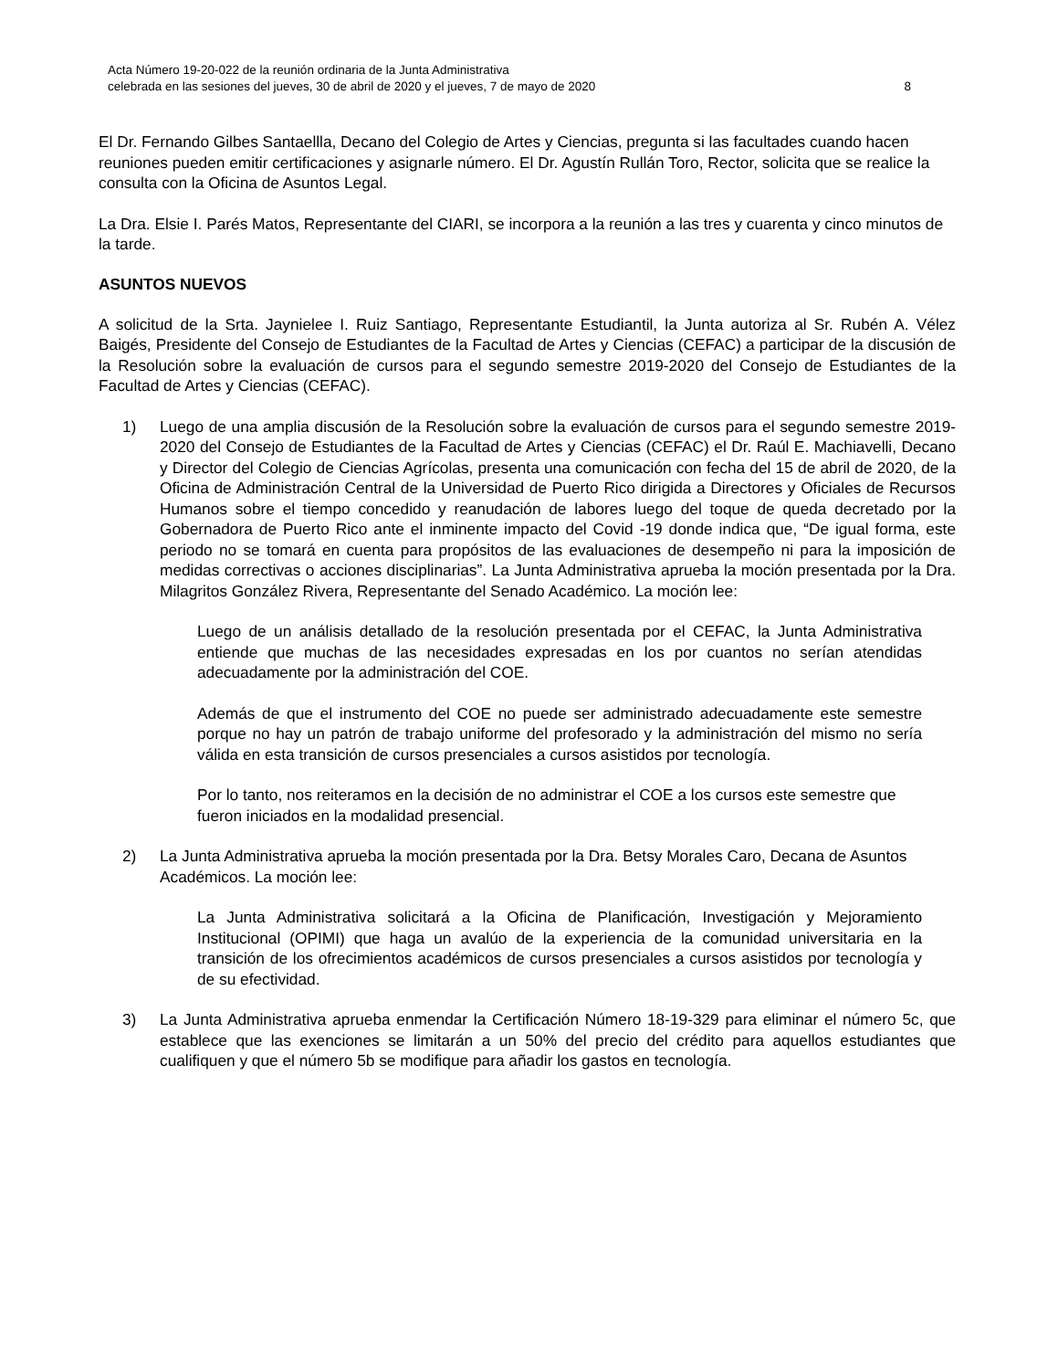Acta Número 19-20-022 de la reunión ordinaria de la Junta Administrativa
celebrada en las sesiones del jueves, 30 de abril de 2020 y el jueves, 7 de mayo de 2020 8
El Dr. Fernando Gilbes Santaellla, Decano del Colegio de Artes y Ciencias, pregunta si las facultades cuando hacen reuniones pueden emitir certificaciones y asignarle número. El Dr. Agustín Rullán Toro, Rector, solicita que se realice la consulta con la Oficina de Asuntos Legal.
La Dra. Elsie I. Parés Matos, Representante del CIARI, se incorpora a la reunión a las tres y cuarenta y cinco minutos de la tarde.
ASUNTOS NUEVOS
A solicitud de la Srta. Jaynielee I. Ruiz Santiago, Representante Estudiantil, la Junta autoriza al Sr. Rubén A. Vélez Baigés, Presidente del Consejo de Estudiantes de la Facultad de Artes y Ciencias (CEFAC) a participar de la discusión de la Resolución sobre la evaluación de cursos para el segundo semestre 2019-2020 del Consejo de Estudiantes de la Facultad de Artes y Ciencias (CEFAC).
1) Luego de una amplia discusión de la Resolución sobre la evaluación de cursos para el segundo semestre 2019-2020 del Consejo de Estudiantes de la Facultad de Artes y Ciencias (CEFAC) el Dr. Raúl E. Machiavelli, Decano y Director del Colegio de Ciencias Agrícolas, presenta una comunicación con fecha del 15 de abril de 2020, de la Oficina de Administración Central de la Universidad de Puerto Rico dirigida a Directores y Oficiales de Recursos Humanos sobre el tiempo concedido y reanudación de labores luego del toque de queda decretado por la Gobernadora de Puerto Rico ante el inminente impacto del Covid -19 donde indica que, “De igual forma, este periodo no se tomará en cuenta para propósitos de las evaluaciones de desempeño ni para la imposición de medidas correctivas o acciones disciplinarias”. La Junta Administrativa aprueba la moción presentada por la Dra. Milagritos González Rivera, Representante del Senado Académico. La moción lee:
Luego de un análisis detallado de la resolución presentada por el CEFAC, la Junta Administrativa entiende que muchas de las necesidades expresadas en los por cuantos no serían atendidas adecuadamente por la administración del COE.
Además de que el instrumento del COE no puede ser administrado adecuadamente este semestre porque no hay un patrón de trabajo uniforme del profesorado y la administración del mismo no sería válida en esta transición de cursos presenciales a cursos asistidos por tecnología.
Por lo tanto, nos reiteramos en la decisión de no administrar el COE a los cursos este semestre que fueron iniciados en la modalidad presencial.
2) La Junta Administrativa aprueba la moción presentada por la Dra. Betsy Morales Caro, Decana de Asuntos Académicos. La moción lee:
La Junta Administrativa solicitará a la Oficina de Planificación, Investigación y Mejoramiento Institucional (OPIMI) que haga un avalúo de la experiencia de la comunidad universitaria en la transición de los ofrecimientos académicos de cursos presenciales a cursos asistidos por tecnología y de su efectividad.
3) La Junta Administrativa aprueba enmendar la Certificación Número 18-19-329 para eliminar el número 5c, que establece que las exenciones se limitarán a un 50% del precio del crédito para aquellos estudiantes que cualifiquen y que el número 5b se modifique para añadir los gastos en tecnología.